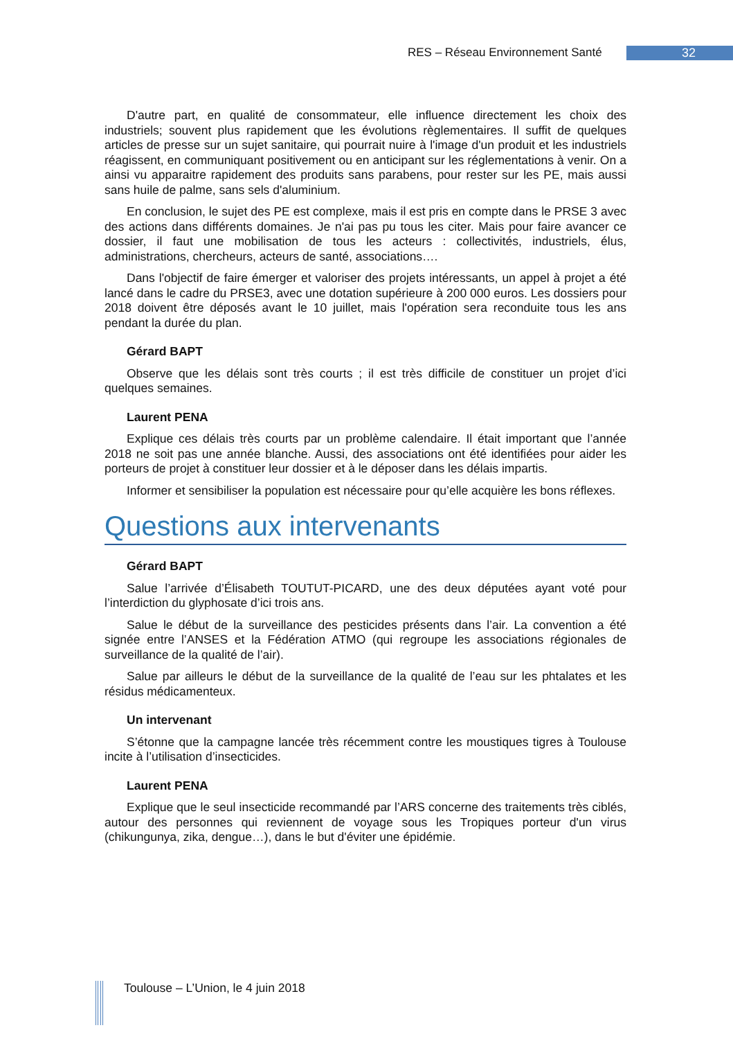RES – Réseau Environnement Santé 32
D'autre part, en qualité de consommateur, elle influence directement les choix des industriels; souvent plus rapidement que les évolutions règlementaires. Il suffit de quelques articles de presse sur un sujet sanitaire, qui pourrait nuire à l'image d'un produit et les industriels réagissent, en communiquant positivement ou en anticipant sur les réglementations à venir. On a ainsi vu apparaitre rapidement des produits sans parabens, pour rester sur les PE, mais aussi sans huile de palme, sans sels d'aluminium.
En conclusion, le sujet des PE est complexe, mais il est pris en compte dans le PRSE 3 avec des actions dans différents domaines. Je n'ai pas pu tous les citer. Mais pour faire avancer ce dossier, il faut une mobilisation de tous les acteurs : collectivités, industriels, élus, administrations, chercheurs, acteurs de santé, associations….
Dans l'objectif de faire émerger et valoriser des projets intéressants, un appel à projet a été lancé dans le cadre du PRSE3, avec une dotation supérieure à 200 000 euros. Les dossiers pour 2018 doivent être déposés avant le 10 juillet, mais l'opération sera reconduite tous les ans pendant la durée du plan.
Gérard BAPT
Observe que les délais sont très courts ; il est très difficile de constituer un projet d’ici quelques semaines.
Laurent PENA
Explique ces délais très courts par un problème calendaire. Il était important que l’année 2018 ne soit pas une année blanche. Aussi, des associations ont été identifiées pour aider les porteurs de projet à constituer leur dossier et à le déposer dans les délais impartis.
Informer et sensibiliser la population est nécessaire pour qu’elle acquière les bons réflexes.
Questions aux intervenants
Gérard BAPT
Salue l’arrivée d’Élisabeth TOUTUT-PICARD, une des deux députées ayant voté pour l’interdiction du glyphosate d’ici trois ans.
Salue le début de la surveillance des pesticides présents dans l’air. La convention a été signée entre l’ANSES et la Fédération ATMO (qui regroupe les associations régionales de surveillance de la qualité de l’air).
Salue par ailleurs le début de la surveillance de la qualité de l’eau sur les phtalates et les résidus médicamenteux.
Un intervenant
S’étonne que la campagne lancée très récemment contre les moustiques tigres à Toulouse incite à l’utilisation d’insecticides.
Laurent PENA
Explique que le seul insecticide recommandé par l’ARS concerne des traitements très ciblés, autour des personnes qui reviennent de voyage sous les Tropiques porteur d'un virus (chikungunya, zika, dengue…), dans le but d'éviter une épidémie.
Toulouse – L’Union, le 4 juin 2018